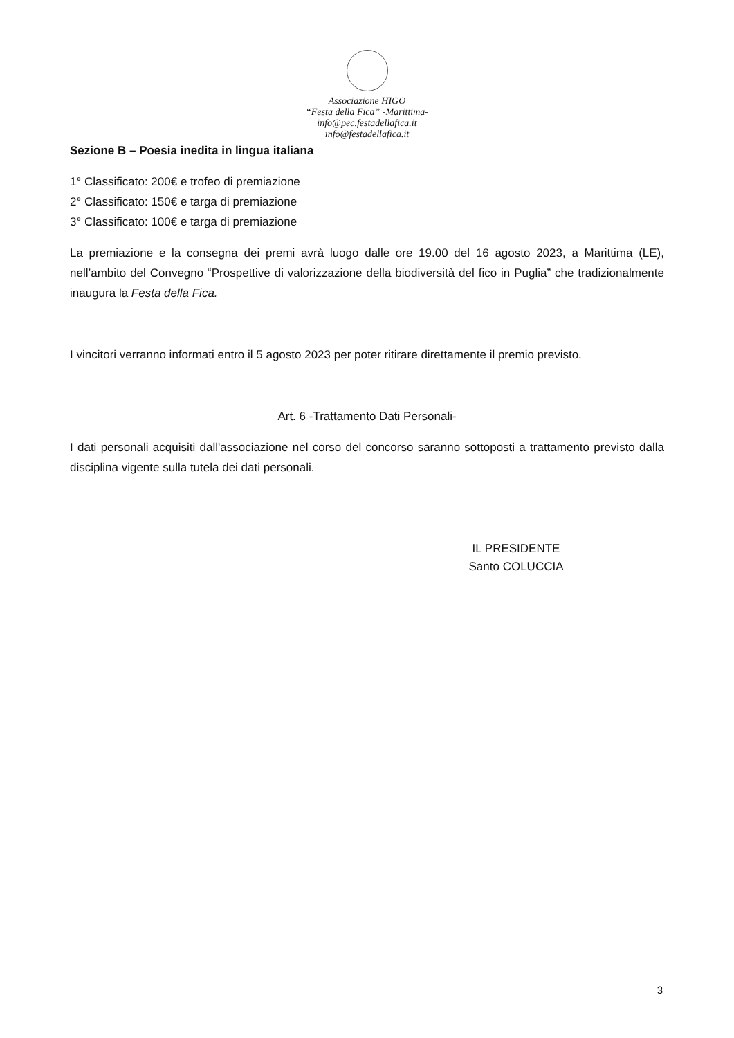Associazione HIGO
“Festa della Fica” -Marittima-
info@pec.festadellafica.it
info@festadellafica.it
Sezione B – Poesia inedita in lingua italiana
1° Classificato: 200€ e trofeo di premiazione
2° Classificato: 150€ e targa di premiazione
3° Classificato: 100€ e targa di premiazione
La premiazione e la consegna dei premi avrà luogo dalle ore 19.00 del 16 agosto 2023, a Marittima (LE), nell’ambito del Convegno “Prospettive di valorizzazione della biodiversità del fico in Puglia” che tradizionalmente inaugura la Festa della Fica.
I vincitori verranno informati entro il 5 agosto 2023 per poter ritirare direttamente il premio previsto.
Art. 6 -Trattamento Dati Personali-
I dati personali acquisiti dall'associazione nel corso del concorso saranno sottoposti a trattamento previsto dalla disciplina vigente sulla tutela dei dati personali.
IL PRESIDENTE
Santo COLUCCIA
3